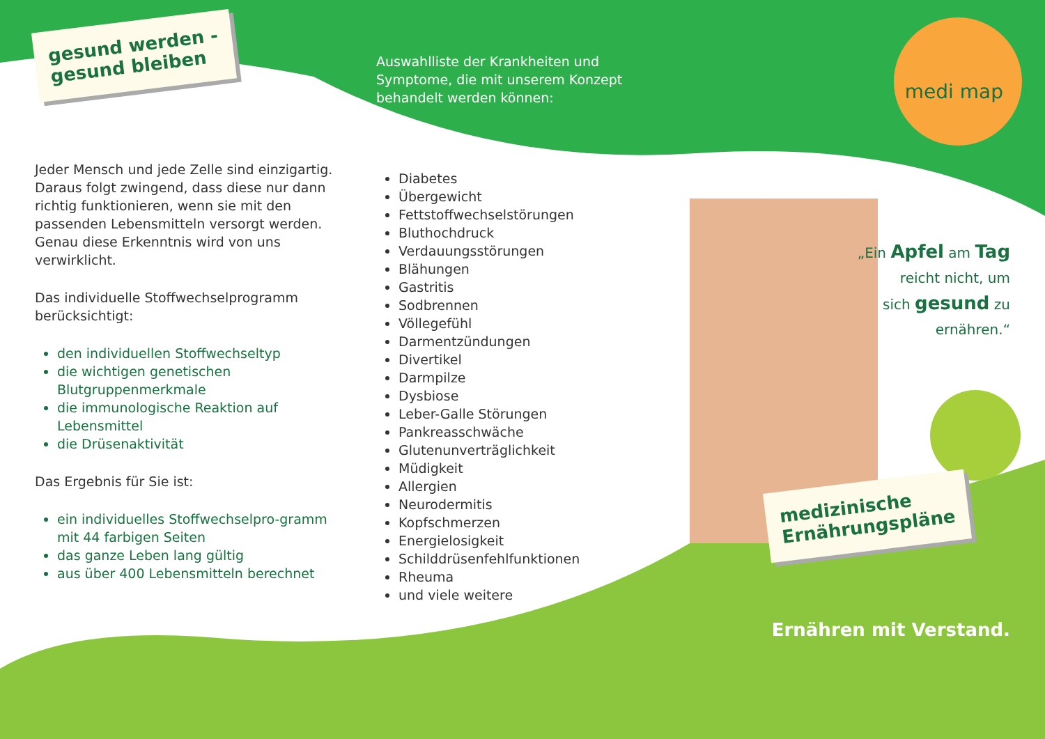gesund werden -
gesund bleiben
Jeder Mensch und jede Zelle sind einzigartig. Daraus folgt zwingend, dass diese nur dann richtig funktionieren, wenn sie mit den passenden Lebensmitteln versorgt werden. Genau diese Erkenntnis wird von uns verwirklicht.
Das individuelle Stoffwechselprogramm berücksichtigt:
den individuellen Stoffwechseltyp
die wichtigen genetischen Blutgruppenmerkmale
die immunologische Reaktion auf Lebensmittel
die Drüsenaktivität
Das Ergebnis für Sie ist:
ein individuelles Stoffwechselpro-gramm mit 44 farbigen Seiten
das ganze Leben lang gültig
aus über 400 Lebensmitteln berechnet
Auswahlliste der Krankheiten und Symptome, die mit unserem Konzept behandelt werden können:
Diabetes
Übergewicht
Fettstoffwechselstörungen
Bluthochdruck
Verdauungsstörungen
Blähungen
Gastritis
Sodbrennen
Völlegefühl
Darmentzündungen
Divertikel
Darmpilze
Dysbiose
Leber-Galle Störungen
Pankreasschwäche
Glutenunverträglichkeit
Müdigkeit
Allergien
Neurodermitis
Kopfschmerzen
Energielosigkeit
Schilddrüsenfehlfunktionen
Rheuma
und viele weitere
medi map
„Ein Apfel am Tag
reicht nicht, um
sich gesund zu
ernähren.“
medizinische
Ernährungspläne
Ernähren mit Verstand.